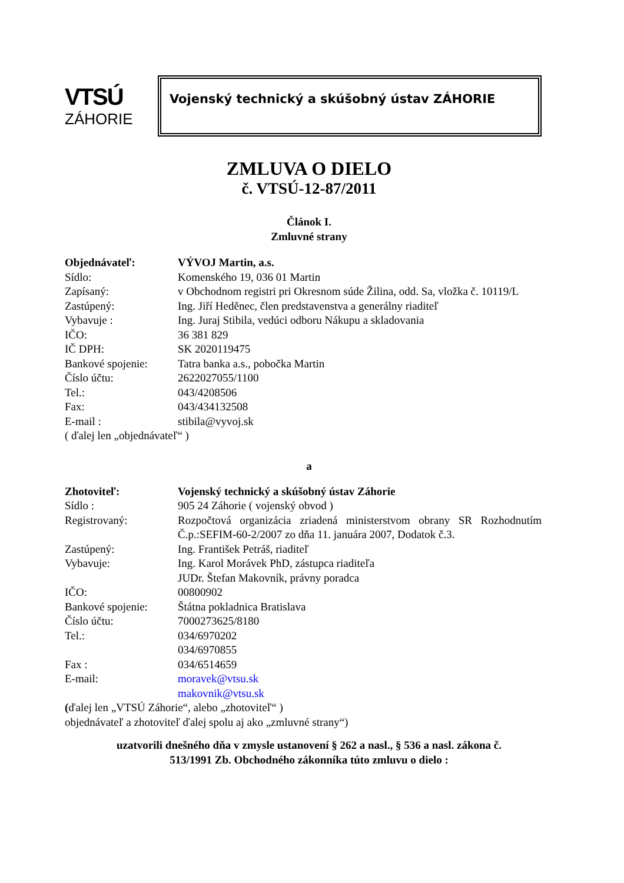VTSÚ
ZÁHORIE
Vojenský technický a skúšobný ústav ZÁHORIE
ZMLUVA O DIELO
č. VTSÚ-12-87/2011
Článok I.
Zmluvné strany
| Objednávateľ: | VÝVOJ Martin, a.s. |
| Sídlo: | Komenského 19, 036 01 Martin |
| Zapísaný: | v Obchodnom registri pri Okresnom súde Žilina, odd. Sa, vložka č. 10119/L |
| Zastúpený: | Ing. Jiří Heděnec, člen predstavenstva a generálny riaditeľ |
| Vybavuje : | Ing. Juraj Stibila, vedúci odboru Nákupu a skladovania |
| IČO: | 36 381 829 |
| IČ DPH: | SK 2020119475 |
| Bankové spojenie: | Tatra banka a.s., pobočka Martin |
| Číslo účtu: | 2622027055/1100 |
| Tel.: | 043/4208506 |
| Fax: | 043/434132508 |
| E-mail : | stibila@vyvoj.sk |
( ďalej len „objednávateľ“ )
a
| Zhotoviteľ: | Vojenský technický a skúšobný ústav Záhorie |
| Sídlo : | 905 24 Záhorie ( vojenský obvod ) |
| Registrovaný: | Rozpočtová organizácia zriadená ministerstvom obrany SR Rozhodnutím Č.p.:SEFIM-60-2/2007 zo dňa 11. januára 2007, Dodatok č.3. |
| Zastúpený: | Ing. František Petráš, riaditeľ |
| Vybavuje: | Ing. Karol Morávek PhD, zástupca riaditeľa JUDr. Štefan Makovník, právny poradca |
| IČO: | 00800902 |
| Bankové spojenie: | Štátna pokladnica Bratislava |
| Číslo účtu: | 7000273625/8180 |
| Tel.: | 034/6970202 034/6970855 |
| Fax : | 034/6514659 |
| E-mail: | moravek@vtsu.sk makovnik@vtsu.sk |
(ďalej len „VTSÚ Záhorie“, alebo „zhotoviteľ“ )
objednávateľ a zhotoviteľ ďalej spolu aj ako „zmluvné strany“)
uzatvorili dnešného dňa v zmysle ustanovení § 262 a nasl., § 536 a nasl. zákona č.
513/1991 Zb. Obchodného zákonníka túto zmluvu o dielo :